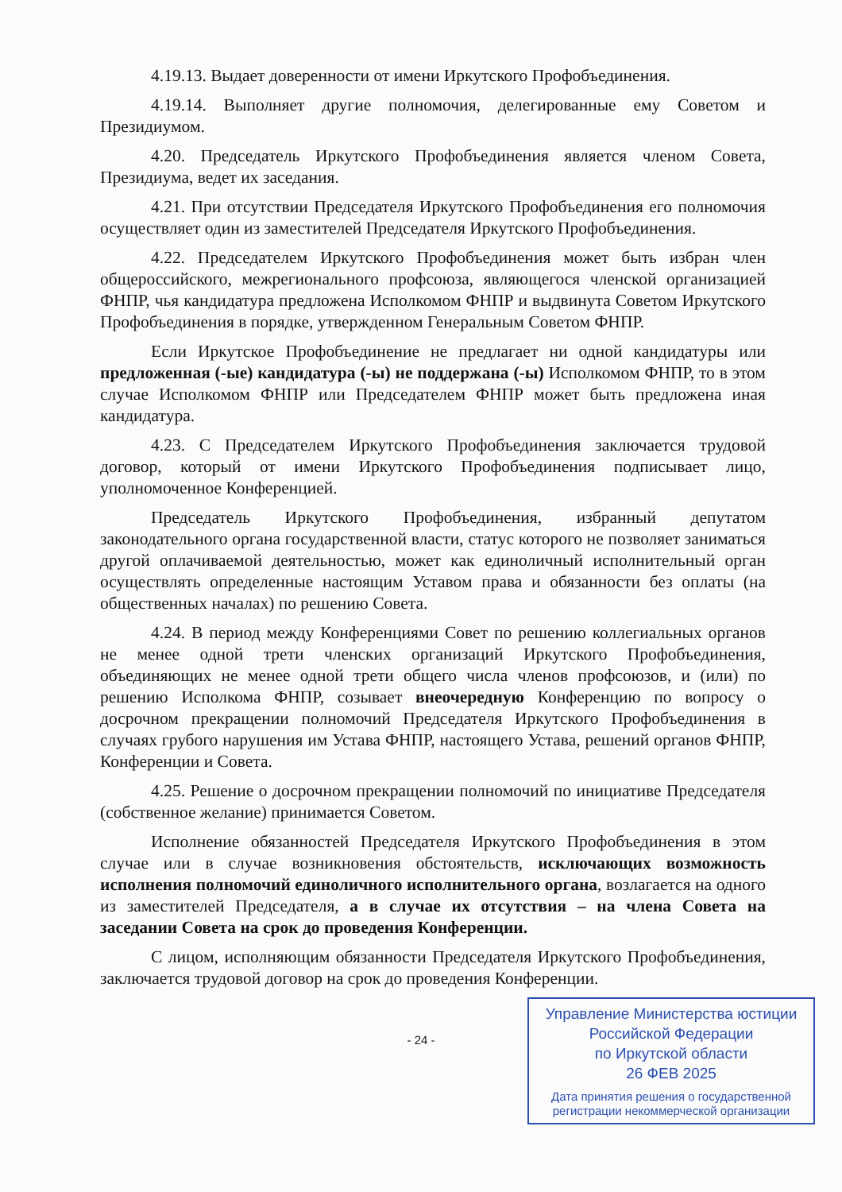4.19.13. Выдает доверенности от имени Иркутского Профобъединения.
4.19.14. Выполняет другие полномочия, делегированные ему Советом и Президиумом.
4.20. Председатель Иркутского Профобъединения является членом Совета, Президиума, ведет их заседания.
4.21. При отсутствии Председателя Иркутского Профобъединения его полномочия осуществляет один из заместителей Председателя Иркутского Профобъединения.
4.22. Председателем Иркутского Профобъединения может быть избран член общероссийского, межрегионального профсоюза, являющегося членской организацией ФНПР, чья кандидатура предложена Исполкомом ФНПР и выдвинута Советом Иркутского Профобъединения в порядке, утвержденном Генеральным Советом ФНПР.
Если Иркутское Профобъединение не предлагает ни одной кандидатуры или предложенная (-ые) кандидатура (-ы) не поддержана (-ы) Исполкомом ФНПР, то в этом случае Исполкомом ФНПР или Председателем ФНПР может быть предложена иная кандидатура.
4.23. С Председателем Иркутского Профобъединения заключается трудовой договор, который от имени Иркутского Профобъединения подписывает лицо, уполномоченное Конференцией.
Председатель Иркутского Профобъединения, избранный депутатом законодательного органа государственной власти, статус которого не позволяет заниматься другой оплачиваемой деятельностью, может как единоличный исполнительный орган осуществлять определенные настоящим Уставом права и обязанности без оплаты (на общественных началах) по решению Совета.
4.24. В период между Конференциями Совет по решению коллегиальных органов не менее одной трети членских организаций Иркутского Профобъединения, объединяющих не менее одной трети общего числа членов профсоюзов, и (или) по решению Исполкома ФНПР, созывает внеочередную Конференцию по вопросу о досрочном прекращении полномочий Председателя Иркутского Профобъединения в случаях грубого нарушения им Устава ФНПР, настоящего Устава, решений органов ФНПР, Конференции и Совета.
4.25. Решение о досрочном прекращении полномочий по инициативе Председателя (собственное желание) принимается Советом.
Исполнение обязанностей Председателя Иркутского Профобъединения в этом случае или в случае возникновения обстоятельств, исключающих возможность исполнения полномочий единоличного исполнительного органа, возлагается на одного из заместителей Председателя, а в случае их отсутствия – на члена Совета на заседании Совета на срок до проведения Конференции.
С лицом, исполняющим обязанности Председателя Иркутского Профобъединения, заключается трудовой договор на срок до проведения Конференции.
Управление Министерства юстиции
Российской Федерации
по Иркутской области
26 ФЕВ 2025
Дата принятия решения о государственной
регистрации некоммерческой организации
- 24 -